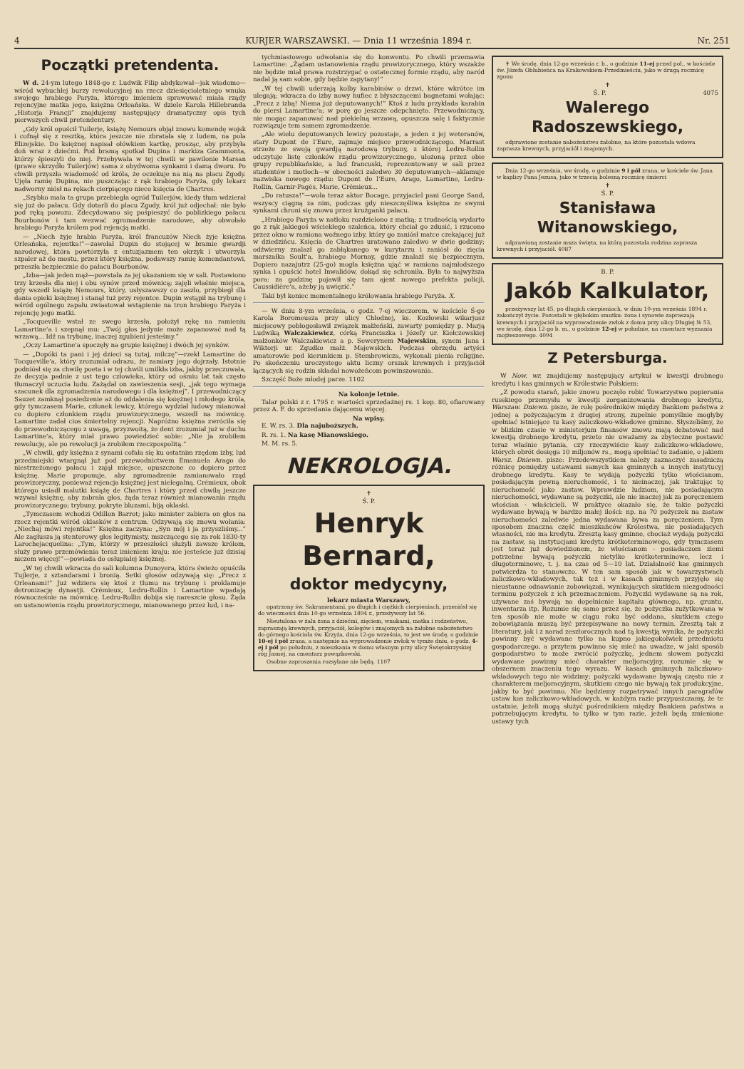4 KURJER WARSZAWSKI. — Dnia 11 września 1894 r. Nr. 251
Początki pretendenta.
W d. 24-ym lutego 1848-go r. Ludwik Filip abdykował—jak wiadomo—wśród wybuchłej burzy rewolucyjnej na rzecz dziesięcioletniego wnuka swojego hrabiego Paryża, którego imieniem sprawować miała rządy rejencyjne matka jego, księżna Orleańska. W dziele Karola Hillebranda „Historja Francji” znajdujemy następujący dramatyczny opis tych pierwszych chwil pretendentury.
„Gdy król opuścił Tuilerje, książę Nemours objął znowu komendę wojsk i cofnął się z resztką, która jeszcze nie zbratała się z ludem, na pola Elizejskie. Do księżnej napisał ołówkiem kartkę, prosząc, aby przybyła doń wraz z dziećmi. Pod bramą spotkał Dupina i markiza Grammonta, którzy śpieszyli do niej. Przebywała w tej chwili w pawilonie Marsan (prawe skrzydło Tuilerjów) sama z obydwoma synkami i damą dworu. Po chwili przyszła wiadomość od króla, że oczekuje na nią na placu Zgody. Ujęła ramię Dupina, nie puszczając z rąk hrabiego Paryża, gdy lekarz nadworny niósł na rękach cierpiącego nieco księcia de Chartres.
„Szybko mała ta grupa przebiegła ogród Tuilerjów, kiedy tłum wdzierał się już do pałacu. Gdy dotarli do placu Zgody, król już odjechał: nie było pod ręką powozu. Zdecydowano się pośpieszyć do poblizkiego pałacu Bourbonów i tam wezwać zgromadzenie narodowe, aby obwołało hrabiego Paryża królem pod rejencją matki.
— „Niech żyje hrabia Paryża, król francuzów Niech żyje księżna Orleańska, rejentka!”—zawołał Dupin do stojącej w bramie gwardji narodowej, która powtórzyła z entuzjazmem ten okrzyk i utworzyła szpaler aż do mostu, przez który księżna, podawszy ramię komendantowi, przeszła bezpiecznie do pałacu Bourbonów.
„Izba—jak jeden mąż—powstała za jej ukazaniem się w sali. Postawiono trzy krzesła dla niej i obu synów przed mównicą; zajęli właśnie miejsca, gdy wszedł książę Nemours, który, usłyszawszy co zaszło, przybiegł dla dania opieki księżnej i stanął tuż przy rejentce. Dupin wstąpił na trybunę i wśród ogólnego zapału zwiastował wstąpienie na tron hrabiego Paryża i rejencję jego matki.
„Tocqueville wstał ze swego krzesła, położył rękę na ramieniu Lamartine'a i szepnął mu: „Twój głos jedynie może zapanować nad tą wrzawą... Idź na trybunę, inaczej zgubieni jesteśmy.”
„Oczy Lamartine'a spoczęły na grupie księżnej i dwóch jej synków.
— „Dopóki ta pani i jej dzieci są tutaj, milczę”—rzekł Lamartine do Tocqueville'a, który zrozumiał odrazu, że zamiary jego dojrzały. Istotnie podniósł się za chwilę poeta i w tej chwili umilkła izba, jakby przeczuwała, że decyzja padnie z ust tego człowieka, który od ośmiu lat tak często tłumaczył uczucia ludu. Zażądał on zawieszenia sesji, „jak tego wymaga szacunek dla zgromadzenia narodowego i dla księżnej”. I przewodniczący Sauzet zamknął posiedzenie aż do oddalenia się księżnej i młodego króla, gdy tymczasem Marie, członek lewicy, którego wydział ludowy mianował co dopiero członkiem rządu prowizorycznego, wszedł na mównicę. Lamartine zadał cios śmiertelny rejencji. Napróżno księżna zwróciła się do przewodniczącego z uwagą, przyzwoitą, że dent zrozumiał już w duchu Lamartine'a, który miał prawo powiedzieć sobie: „Nie ja zrobiłem rewolucję, ale po rewolucji ja zrobiłem rzeczpospolitą.”
„W chwili, gdy księżna z synami cofała się ku ostatnim rzędom izby, lud przedmiejski wtargnął już pod przewodnictwem Emanuela Arago do niestrzeżonego pałacu i zajął miejsce, opuszczone co dopiero przez księżnę. Marie proponuje, aby zgromadzenie zamianowało rząd prowizoryczny, ponieważ rejencja księżnej jest nielegalną. Crémieux, obok którego usiadł malutki książę de Chartres i który przed chwilą jeszcze wzywał księżnę, aby zabrała głos, żąda teraz również mianowania rządu prowizorycznego; trybuny, pokryte bluzami, biją oklaski.
„Tymczasem wchodzi Odillon Barrot; jako minister zabiera on głos na rzecz rejentki wśród oklasków z centrum. Odzywają się znowu wołania: „Niechaj mówi rejentka!” Księżna zaczyna: „Syn mój i ja przyszliśmy...” Ale zagłusza ją stentorowy głos legitymisty, mszczącego się za rok 1830-ty Larochejacquelina: „Tym, którzy w przeszłości służyli zawsze królom, służy prawo przemówienia teraz imieniem kraju: nie jesteście już dzisiaj niczem więcej!”—powiada do osłupiałej księżnej.
„W tej chwili wkracza do sali kolumna Dunoyera, która świeżo opuściła Tujlerje, z sztandarami i bronią. Setki głosów odzywają się: „Precz z Orleanami!” Już wdziera się ktoś z tłumu na trybunę i proklamuje detronizację dynastji. Crémieux, Ledru-Rollin i Lamartine wpadają równocześnie na mównicę. Ledru-Rollin dobija się nareszcie głosu. Żąda on ustanowienia rządu prowizorycznego, mianowanego przez lud, i na-
tychmiastowego odwołania się do konwentu. Po chwili przemawia Lamartine: „Żądam ustanowienia rządu prowizorycznego, który wszakże nie będzie miał prawa rozstrzygać o ostatecznej formie rządu, aby naród nadał ją sam sobie, gdy będzie zapytany!”
„W tej chwili uderzają kolby karabinów o drzwi, które wkrótce im ulegają; wkracza do izby nowy hufiec z błyszczącemi bagnetami wołając: „Precz z izbą! Niema już deputowanych!” Ktoś z ludu przykłada karabin do piersi Lamartine'a; w porę go jeszcze odepchnięto. Przewodniczący, nie mogąc zapanować nad piekielną wrzawą, opuszcza salę i faktycznie rozwiązuje tem samem zgromadzenie.
„Ale wielu deputowanych lewicy pozostaje, a jeden z jej weteranów, stary Dupont de l'Eure, zajmuje miejsce przewodniczącego. Marrast strzeże ze swoją gwardją narodową trybuny, z której Ledru-Rollin odczytuje listę członków rządu prowizorycznego, ułożoną przez obie grupy republikańskie, a lud francuski, reprezentowany w sali przez studentów i motłoch—w obecności zaledwo 30 deputowanych—aklamuje nazwiska nowego rządu: Dupont de l'Eure, Arago, Lamartine, Ledru-Rollin, Garnir-Pagès, Marie, Crémieux...
„Do ratusza!”—woła teraz aktor Bocage, przyjaciel pani George Sand, wszyscy ciągną za nim, podczas gdy nieszczęśliwa księżna ze swymi synkami chroni się znowu przez krużganki pałacu.
„Hrabiego Paryża w natłoku rozdzielono z matką; z trudnością wydarto go z rąk jakiegoś wściekłego szaleńca, który chciał go zdusić, i rzucono przez okno w ramiona woźnego izby, który go zaniósł matce czekającej już w dziedzińcu. Księcia de Chartres uratowano zaledwo w dwie godziny; odźwierny znalazł go zabłąkanego w kurytarzu i zaniósł do zięcia marszałka Soult'a, hrabiego Mornay, gdzie znalazł się bezpiecznym. Dopiero nazajutrz (25-go) mogła księżna ująć w ramiona najmłodszego synka i opuścić hotel Inwalidów, dokąd się schroniła. Była to najwyższa pora: za godzinę pojawił się tam ajent nowego prefekta policji, Caussidière'a, ażeby ją uwięzić.”
Taki był koniec momentalnego królowania hrabiego Paryża. X.
— W dniu 8-ym września, o godz. 7-ej wieczorem, w kościele Ś-go Karola Boromeusza przy ulicy Chłodnej, ks. Kozłowski wikarjusz miejscowy pobłogosławił związek małżeński, zawarty pomiędzy p. Marją Ludwiką Walczakiewicz, córką Franciszka i Józefy ur. Kiełczewskiej małżonków Walczakiewicz a p. Sewerynem Majewskim, synem Jana i Wiktorji ur. Zgudko małż. Majewskich. Podczas obrzędu artyści amatorowie pod kierunkiem p. Stembrowicza, wykonali pienia religijne. Po skończeniu uroczystego aktu liczny orszak krewnych i przyjaciół łączących się rodzin składał nowożeńcom powinszowania.
Szczęść Boże młodej parze. 1102
Na kolonje letnie.
Talar polski z r. 1795 r. wartości sprzedażnej rs. 1 kop. 80, ofiarowany przez A. F. do sprzedania dającemu więcej.
Na wpisy.
E. W. rs. 3. Dla najuboższych.
R. rs. 1. Na kasę Mianowskiego.
M. M. rs. 5.
NEKROLOGJA.
✝
Ś. P.
Henryk Bernard,
doktor medycyny,
lekarz miasta Warszawy,
opatrzony św. Sakramentami, po długich i ciężkich cierpieniach, przeniósł się do wieczności dnia 10-go września 1894 r., przeżywszy lat 56.
Nieutulona w żalu żona z dziećmi, zięciem, wnukami, matka i rodzeństwo, zapraszają krewnych, przyjaciół, kolegów i znajomych na żałobne nabożeństwo do górnego kościoła św. Krzyża, dnia 12-go września, to jest we środę, o godzinie 10-ej i pół zrana, a następnie na wyprowadzenie zwłok w tymże dniu, o godz. 4-ej i pół po południu, z mieszkania w domu własnym przy ulicy Świętokrzyskiej róg Jasnej, na cmentarz powązkowski.
Osobne zaproszenia rozsyłane nie będą. 1107
✝ We środę, dnia 12-go września r. b., o godzinie 11-ej przed poł., w kościele św. Józefa Oblubieńca na Krakowskiem-Przedmieściu, jako w drugą rocznicę zgonu
✝
Ś. P. 4075
Walerego Radoszewskiego,
odprawione zostanie nabożeństwo żałobne, na które pozostała wdowa zaprasza krewnych, przyjaciół i znajomych.
Dnia 12-go września, we środę, o godzinie 9 i pół zrana, w kościele św. Jana w kaplicy Pana Jezusa, jako w trzecią bolesną rocznicę śmierci
✝
Ś. P.
Stanisława Witanowskiego,
odprawioną zostanie msza święta, na którą pozostała rodzina zaprasza krewnych i przyjaciół. 4087
B. P.
Jakób Kalkulator,
przeżywszy lat 45, po długich cierpieniach, w dniu 10-ym września 1894 r. zakończył życie. Pozostali w głębokim smutku: żona i synowie zapraszają krewnych i przyjaciół na wyprowadzenie zwłok z domu przy ulicy Długiej № 53, we środę, dnia 12-go b. m., o godzinie 12-ej w południe, na cmentarz wyznania mojżeszowego. 4094
Z Petersburga.
W Now. wr. znajdujemy następujący artykuł w kwestji drobnego kredytu i kas gminnych w Królestwie Polskiem:
„Z powodu starań, jakie znowu poczęło robić Towarzystwo popierania russkiego przemysłu w kwestji zorganizowania drobnego kredytu, Warszaw. Dniewn. pisze, że rolę pośredników między Bankiem państwa z jednej a pożyczającym z drugiej strony, zupełnie pomyślnie mogłyby spełniać istniejące tu kasy zaliczkowo-wkładowe gminne. Słyszeliśmy, że w blizkim czasie w ministerjum finansów znowu mają debatować nad kwestją drobnego kredytu, przeto nie uważamy za zbyteczne postawić teraz właśnie pytania, czy rzeczywiście kasy zaliczkowo-wkładowe, których obrót dosięga 10 miljonów rs., mogą spełniać to zadanie, o jakiem Warsz. Dniewn. pisze: Przedewszystkiem należy zaznaczyć zasadniczą różnicę pomiędzy ustawami samych kas gminnych a innych instytucyj drobnego kredytu. Kasy te wydają pożyczki tylko włościanom, posiadającym pewną nieruchomość, i to nieinaczej, jak traktując tę nieruchomość jako zastaw. Wprawdzie ludziom, nie posiadającym nieruchomości, wydawane są pożyczki, ale nie inaczej jak za poręczeniem włościan - właścicieli. W praktyce okazało się, że takie pożyczki wydawane bywają w bardzo małej ilości: np. na 70 pożyczek na zastaw nieruchomości zaledwie jedna wydawana bywa za poręczeniem. Tym sposobem znaczna część mieszkańców Królestwa, nie posiadających własności, nie ma kredytu. Zresztą kasy gminne, chociaż wydają pożyczki na zastaw, są instytucjami kredytu krótkoterminowego, gdy tymczasem jest teraz już dowiedzionem, że włościanom - posiadaczom ziemi potrzebne bywają pożyczki nietylko krótkoterminowe, lecz i długoterminowe, t. j. na czas od 5—10 lat. Działalność kas gminnych potwierdza to stanowczo. W ten sam sposób jak w towarzystwach zaliczkowo-wkładowych, tak też i w kasach gminnych przyjęło się nieustanne odnawianie zobowiązań, wynikających skutkiem niezgodności terminu pożyczek z ich przeznaczeniem. Pożyczki wydawane są na rok, używane zaś bywają na dopełnienie kapitału głównego, np. gruntu, inwentarza itp. Rozumie się samo przez się, że pożyczka zużytkowana w ten sposób nie może w ciągu roku być oddana, skutkiem czego zobowiązania muszą być przepisywane na nowy termin. Zresztą tak z literatury, jak i z narad zeszłorocznych nad tą kwestją wynika, że pożyczki powinny być wydawane tylko na kupno jakiegokolwiek przedmiotu gospodarczego, a przytem powinno się mieć na uwadze, w jaki sposób gospodarstwo to może zwrócić pożyczkę, jednem słowem pożyczki wydawane powinny mieć charakter meljoracyjny, rozumie się w obszernem znaczeniu tego wyrazu. W kasach gminnych zaliczkowo-wkładowych tego nie widzimy; pożyczki wydawane bywają często nie z charakterem meljoracyjnym, skutkiem czego nie bywają tak produkcyjne, jakby to być powinno. Nie będziemy rozpatrywać innych paragrafów ustaw kas zaliczkowo-wkładowych, w każdym razie przypuszczamy, że te ostatnie, jeżeli mogą służyć pośrednikiem między Bankiem państwa a potrzebującym kredytu, to tylko w tym razie, jeżeli będą zmienione ustawy tych